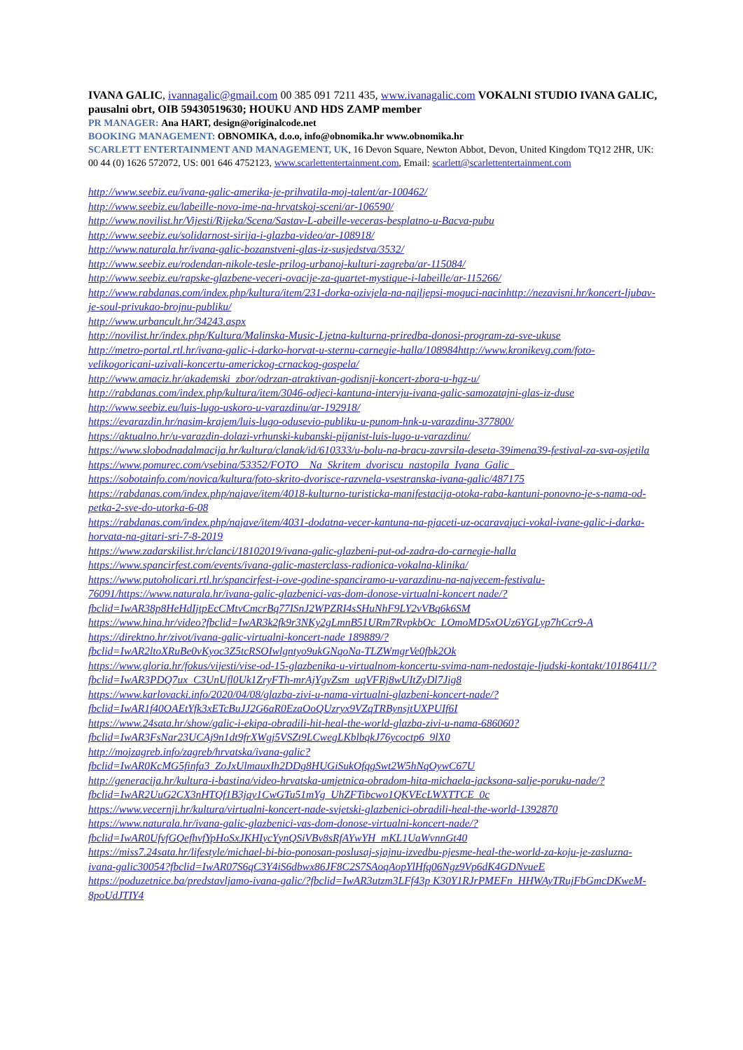IVANA GALIC, ivannagalic@gmail.com 00 385 091 7211 435, www.ivanagalic.com VOKALNI STUDIO IVANA GALIC, pausalni obrt, OIB 59430519630; HOUKU AND HDS ZAMP member
PR MANAGER: Ana HART, design@originalcode.net
BOOKING MANAGEMENT: OBNOMIKA, d.o.o, info@obnomika.hr www.obnomika.hr
SCARLETT ENTERTAINMENT AND MANAGEMENT, UK, 16 Devon Square, Newton Abbot, Devon, United Kingdom TQ12 2HR, UK: 00 44 (0) 1626 572072, US: 001 646 4752123, www.scarlettentertainment.com, Email: scarlett@scarlettentertainment.com
http://www.seebiz.eu/ivana-galic-amerika-je-prihvatila-moj-talent/ar-100462/
http://www.seebiz.eu/labeille-novo-ime-na-hrvatskoj-sceni/ar-106590/
http://www.novilist.hr/Vijesti/Rijeka/Scena/Sastav-L-abeille-veceras-besplatno-u-Bacva-pubu
http://www.seebiz.eu/solidarnost-sirija-i-glazba-video/ar-108918/
http://www.naturala.hr/ivana-galic-bozanstveni-glas-iz-susjedstva/3532/
http://www.seebiz.eu/rodendan-nikole-tesle-prilog-urbanoj-kulturi-zagreba/ar-115084/
http://www.seebiz.eu/rapske-glazbene-veceri-ovacije-za-quartet-mystique-i-labeille/ar-115266/
http://www.rabdanas.com/index.php/kultura/item/231-dorka-ozivjela-na-najljepsi-moguci-nacinhttp://nezavisni.hr/koncert-ljubav-je-soul-privukao-brojnu-publiku/
http://www.urbancult.hr/34243.aspx
http://novilist.hr/index.php/Kultura/Malinska-Music-Ljetna-kulturna-priredba-donosi-program-za-sve-ukuse
http://metro-portal.rtl.hr/ivana-galic-i-darko-horvat-u-sternu-carnegie-halla/108984http://www.kronikevg.com/foto-velikogoricani-uzivali-koncertu-americkog-crnackog-gospela/
http://www.amaciz.hr/akademski_zbor/odrzan-atraktivan-godisnji-koncert-zbora-u-hgz-u/
http://rabdanas.com/index.php/kultura/item/3046-odjeci-kantuna-intervju-ivana-galic-samozatajni-glas-iz-duse
http://www.seebiz.eu/luis-lugo-uskoro-u-varazdinu/ar-192918/
https://evarazdin.hr/nasim-krajem/luis-lugo-odusevio-publiku-u-punom-hnk-u-varazdinu-377800/
https://aktualno.hr/u-varazdin-dolazi-vrhunski-kubanski-pijanist-luis-lugo-u-varazdinu/
https://www.slobodnadalmacija.hr/kultura/clanak/id/610333/u-bolu-na-bracu-zavrsila-deseta-39imena39-festival-za-sva-osjetila
https://www.pomurec.com/vsebina/53352/FOTO__Na_Skritem_dvoriscu_nastopila_Ivana_Galic_
https://sobotainfo.com/novica/kultura/foto-skrito-dvorisce-razvnela-vsestranska-ivana-galic/487175
https://rabdanas.com/index.php/najave/item/4018-kulturno-turisticka-manifestacija-otoka-raba-kantuni-ponovno-je-s-nama-od-petka-2-sve-do-utorka-6-08
https://rabdanas.com/index.php/najave/item/4031-dodatna-vecer-kantuna-na-pjaceti-uz-ocaravajuci-vokal-ivane-galic-i-darka-horvata-na-gitari-sri-7-8-2019
https://www.zadarskilist.hr/clanci/18102019/ivana-galic-glazbeni-put-od-zadra-do-carnegie-halla
https://www.spancirfest.com/events/ivana-galic-masterclass-radionica-vokalna-klinika/
https://www.putoholicari.rtl.hr/spancirfest-i-ove-godine-spanciramo-u-varazdinu-na-najvecem-festivalu-76091/https://www.naturala.hr/ivana-galic-glazbenici-vas-dom-donose-virtualni-koncert nade/?fbclid=IwAR38p8HeHdIjtpEcCMtvCmcrBq77ISnJ2WPZRI4sSHuNhF9LY2vVBq6k6SM
https://www.hina.hr/video?fbclid=IwAR3k2fk9r3NKy2gLmnB51URm7RvpkbOc_LOmoMD5xOUz6YGLyp7hCcr9-A
https://direktno.hr/zivot/ivana-galic-virtualni-koncert-nade 189889/?fbclid=IwAR2ltoXRuBe0vKyoc3Z5tcRSOIwlgntyo9ukGNqoNa-TLZWmgrVe0fbk2Ok
https://www.gloria.hr/fokus/vijesti/vise-od-15-glazbenika-u-virtualnom-koncertu-svima-nam-nedostaje-ljudski-kontakt/10186411/?fbclid=IwAR3PDQ7ux_C3UnUfl0Uk1ZryFTh-mrAjYgvZsm_uqVFRj8wUItZyDl7Jig8
https://www.karlovacki.info/2020/04/08/glazba-zivi-u-nama-virtualni-glazbeni-koncert-nade/?fbclid=IwAR1f40OAEtYfk3xETcBuJJ2G6aR0EzaOoQUzryx9VZqTRBynsjtUXPUIf6I
https://www.24sata.hr/show/galic-i-ekipa-obradili-hit-heal-the-world-glazba-zivi-u-nama-686060?fbclid=IwAR3FsNar23UCAj9n1dt9frXWgj5VSZt9LCwegLKblbqkJ76ycoctp6_9lX0
http://mojzagreb.info/zagreb/hrvatska/ivana-galic?fbclid=IwAR0KcMG5finfa3_ZoJxUlmauxIh2DDg8HUGiSukOfqgSwt2W5hNqOywC67U
http://generacija.hr/kultura-i-bastina/video-hrvatska-umjetnica-obradom-hita-michaela-jacksona-salje-poruku-nade/?fbclid=IwAR2UuG2CX3nHTQf1B3jqy1CwGTu51mYg_UhZFTibcwo1QKVEcLWXTTCE_0c
https://www.vecernji.hr/kultura/virtualni-koncert-nade-svjetski-glazbenici-obradili-heal-the-world-1392870
https://www.naturala.hr/ivana-galic-glazbenici-vas-dom-donose-virtualni-koncert-nade/?fbclid=IwAR0UfvfGQefhvfYpHoSxJKHIycYynQSiVBv8sRfAYwYH_mKL1UaWvnnGt40
https://miss7.24sata.hr/lifestyle/michael-bi-bio-ponosan-poslusaj-sjajnu-izvedbu-pjesme-heal-the-world-za-koju-je-zasluzna-ivana-galic30054?fbclid=IwAR07S6qC3Y4iS6dbwx86JF8C2S7SAoqAopYlHfq06Ngz9Vp6dK4GDNvueE
https://poduzetnice.ba/predstavljamo-ivana-galic/?fbclid=IwAR3utzm3LFf43p K30Y1RJrPMEFn_HHWAyTRujFbGmcDKweM-8poUdJTIY4